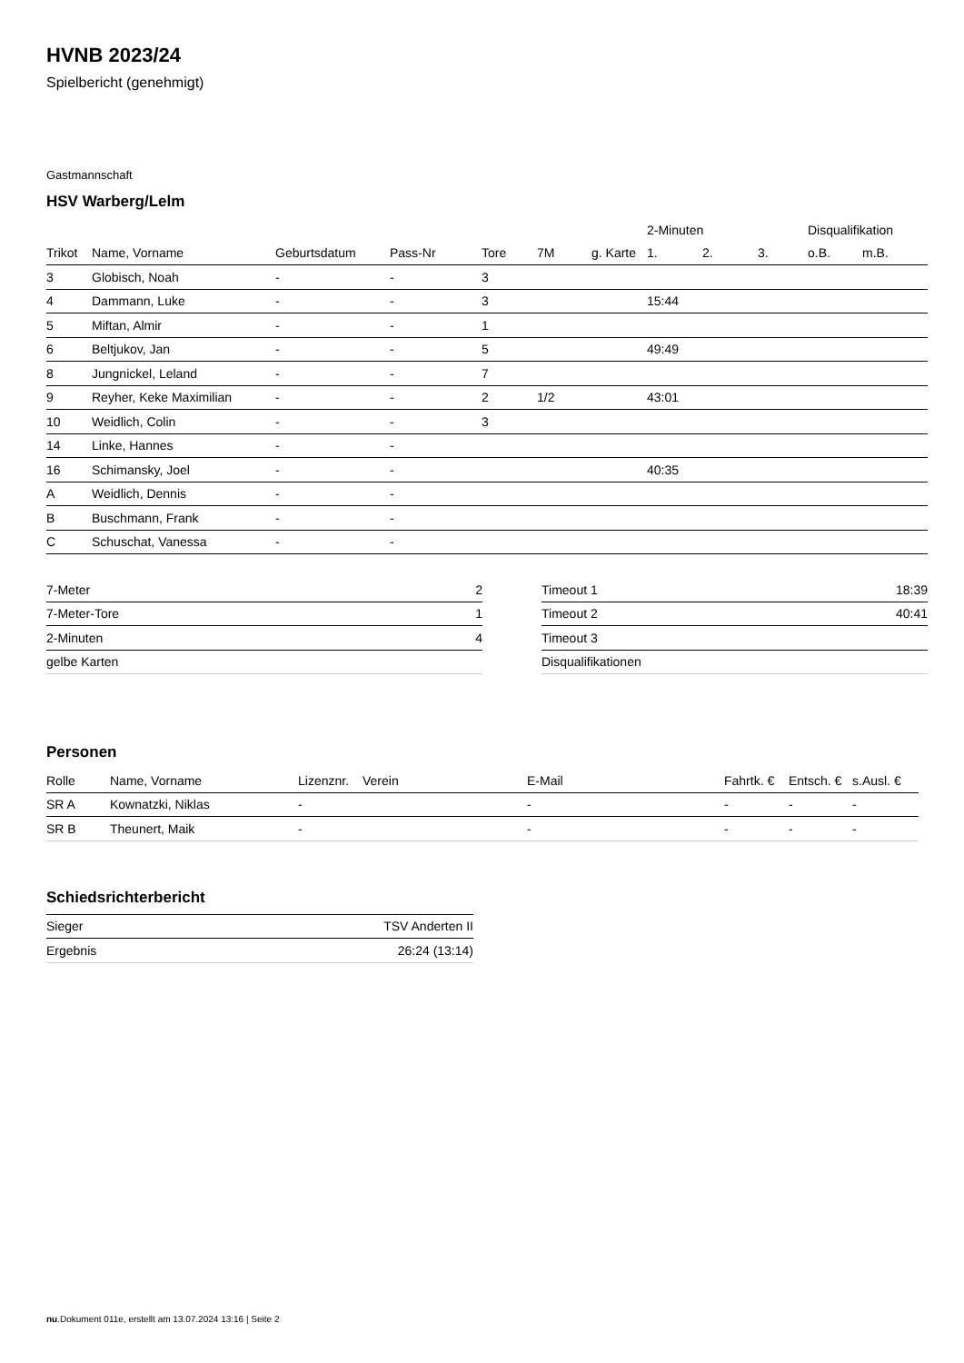HVNB 2023/24
Spielbericht (genehmigt)
Gastmannschaft
HSV Warberg/Lelm
| | | | | | | | 2-Minuten | | | Disqualifikation | |
| --- | --- | --- | --- | --- | --- | --- | --- | --- | --- | --- | --- |
| Trikot | Name, Vorname | Geburtsdatum | Pass-Nr | Tore | 7M | g. Karte | 1. | 2. | 3. | o.B. | m.B. |
| 3 | Globisch, Noah | - | - | 3 | | | | | | | |
| 4 | Dammann, Luke | - | - | 3 | | | 15:44 | | | | |
| 5 | Miftan, Almir | - | - | 1 | | | | | | | |
| 6 | Beltjukov, Jan | - | - | 5 | | | 49:49 | | | | |
| 8 | Jungnickel, Leland | - | - | 7 | | | | | | | |
| 9 | Reyher, Keke Maximilian | - | - | 2 | 1/2 | | 43:01 | | | | |
| 10 | Weidlich, Colin | - | - | 3 | | | | | | | |
| 14 | Linke, Hannes | - | - | | | | | | | | |
| 16 | Schimansky, Joel | - | - | | | | 40:35 | | | | |
| A | Weidlich, Dennis | - | - | | | | | | | | |
| B | Buschmann, Frank | - | - | | | | | | | | |
| C | Schuschat, Vanessa | - | - | | | | | | | | |
| 7-Meter | 2 |
| 7-Meter-Tore | 1 |
| 2-Minuten | 4 |
| gelbe Karten | |
| Timeout 1 | 18:39 |
| Timeout 2 | 40:41 |
| Timeout 3 | |
| Disqualifikationen | |
Personen
| Rolle | Name, Vorname | Lizenznr. | Verein | E-Mail | Fahrtk. € | Entsch. € | s.Ausl. € |
| --- | --- | --- | --- | --- | --- | --- | --- |
| SR A | Kownatzki, Niklas | - | | - | - | - | - |
| SR B | Theunert, Maik | - | | - | - | - | - |
Schiedsrichterbericht
| Sieger | TSV Anderten II |
| Ergebnis | 26:24 (13:14) |
nu.Dokument 011e, erstellt am 13.07.2024 13:16 | Seite 2